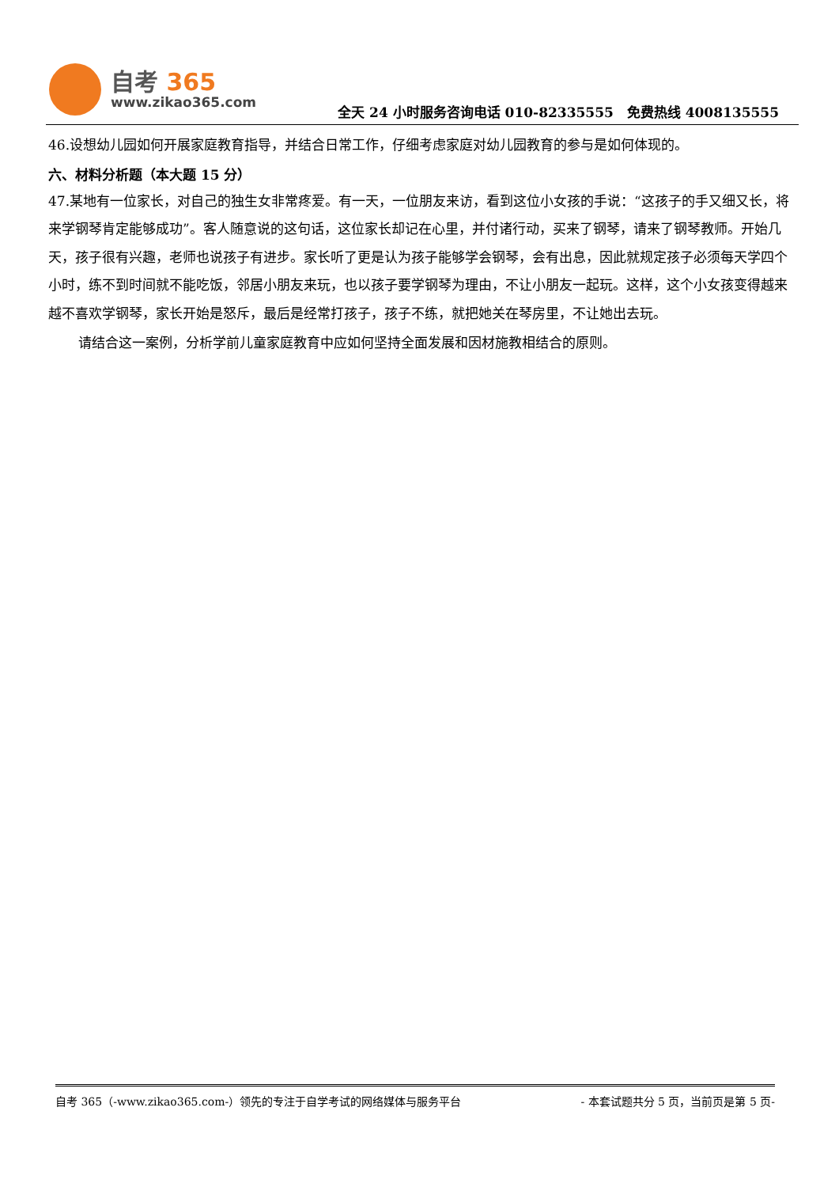自考 365
www.zikao365.com
全天 24 小时服务咨询电话 010-82335555　免费热线 4008135555
46.设想幼儿园如何开展家庭教育指导，并结合日常工作，仔细考虑家庭对幼儿园教育的参与是如何体现的。
六、材料分析题（本大题 15 分）
47.某地有一位家长，对自己的独生女非常疼爱。有一天，一位朋友来访，看到这位小女孩的手说：“这孩子的手又细又长，将来学钢琴肯定能够成功”。客人随意说的这句话，这位家长却记在心里，并付诸行动，买来了钢琴，请来了钢琴教师。开始几天，孩子很有兴趣，老师也说孩子有进步。家长听了更是认为孩子能够学会钢琴，会有出息，因此就规定孩子必须每天学四个小时，练不到时间就不能吃饭，邻居小朋友来玩，也以孩子要学钢琴为理由，不让小朋友一起玩。这样，这个小女孩变得越来越不喜欢学钢琴，家长开始是怒斥，最后是经常打孩子，孩子不练，就把她关在琴房里，不让她出去玩。
请结合这一案例，分析学前儿童家庭教育中应如何坚持全面发展和因材施教相结合的原则。
自考 365（-www.zikao365.com-）领先的专注于自学考试的网络媒体与服务平台 - 本套试题共分 5 页，当前页是第 5 页-